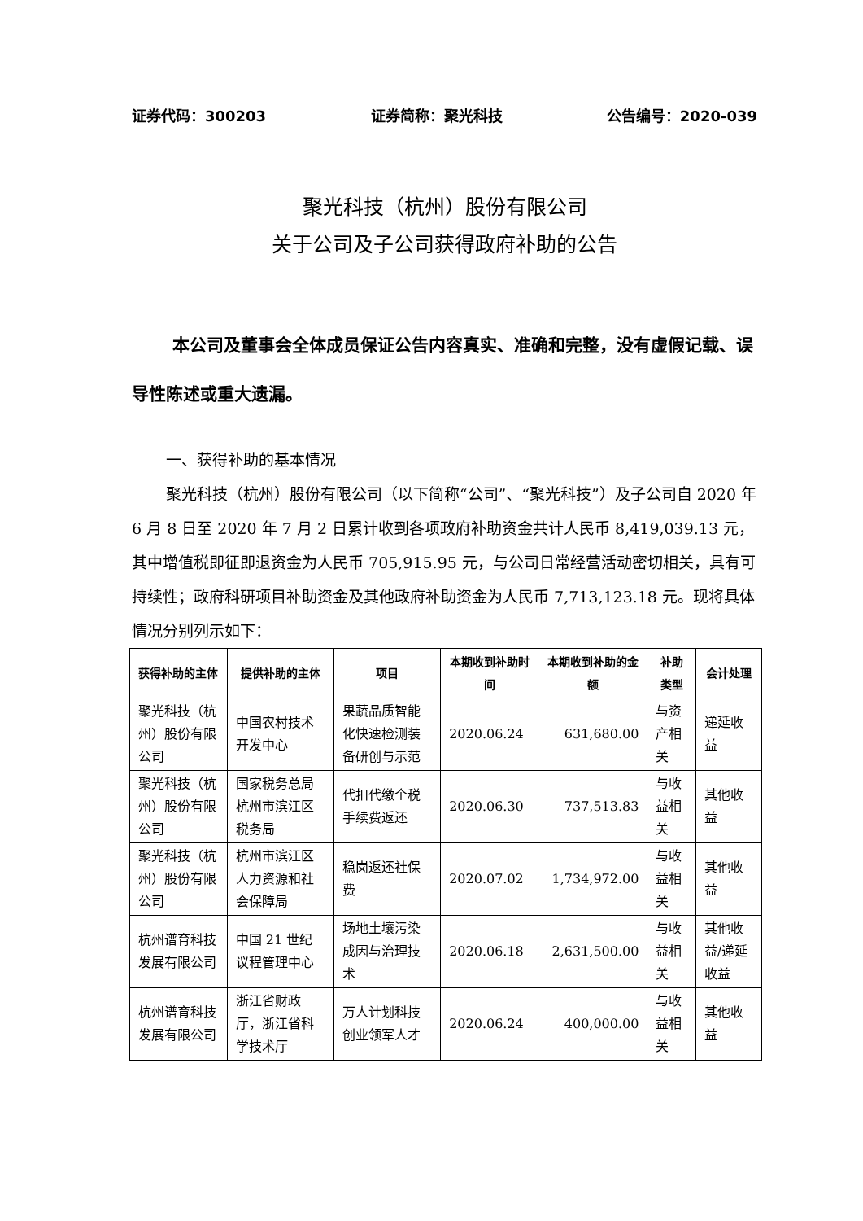证券代码：300203 证券简称：聚光科技 公告编号：2020-039
聚光科技（杭州）股份有限公司
关于公司及子公司获得政府补助的公告
本公司及董事会全体成员保证公告内容真实、准确和完整，没有虚假记载、误导性陈述或重大遗漏。
一、获得补助的基本情况
聚光科技（杭州）股份有限公司（以下简称“公司”、“聚光科技”）及子公司自 2020 年 6 月 8 日至 2020 年 7 月 2 日累计收到各项政府补助资金共计人民币 8,419,039.13 元，其中增值税即征即退资金为人民币 705,915.95 元，与公司日常经营活动密切相关，具有可持续性；政府科研项目补助资金及其他政府补助资金为人民币 7,713,123.18 元。现将具体情况分别列示如下：
| 获得补助的主体 | 提供补助的主体 | 项目 | 本期收到补助时间 | 本期收到补助的金额 | 补助类型 | 会计处理 |
| --- | --- | --- | --- | --- | --- | --- |
| 聚光科技（杭州）股份有限公司 | 中国农村技术开发中心 | 果蔬品质智能化快速检测装备研创与示范 | 2020.06.24 | 631,680.00 | 与资产相关 | 递延收益 |
| 聚光科技（杭州）股份有限公司 | 国家税务总局杭州市滨江区税务局 | 代扣代缴个税手续费返还 | 2020.06.30 | 737,513.83 | 与收益相关 | 其他收益 |
| 聚光科技（杭州）股份有限公司 | 杭州市滨江区人力资源和社会保障局 | 稳岗返还社保费 | 2020.07.02 | 1,734,972.00 | 与收益相关 | 其他收益 |
| 杭州谱育科技发展有限公司 | 中国 21 世纪议程管理中心 | 场地土壤污染成因与治理技术 | 2020.06.18 | 2,631,500.00 | 与收益相关 | 其他收益/递延收益 |
| 杭州谱育科技发展有限公司 | 浙江省财政厅，浙江省科学技术厅 | 万人计划科技创业领军人才 | 2020.06.24 | 400,000.00 | 与收益相关 | 其他收益 |